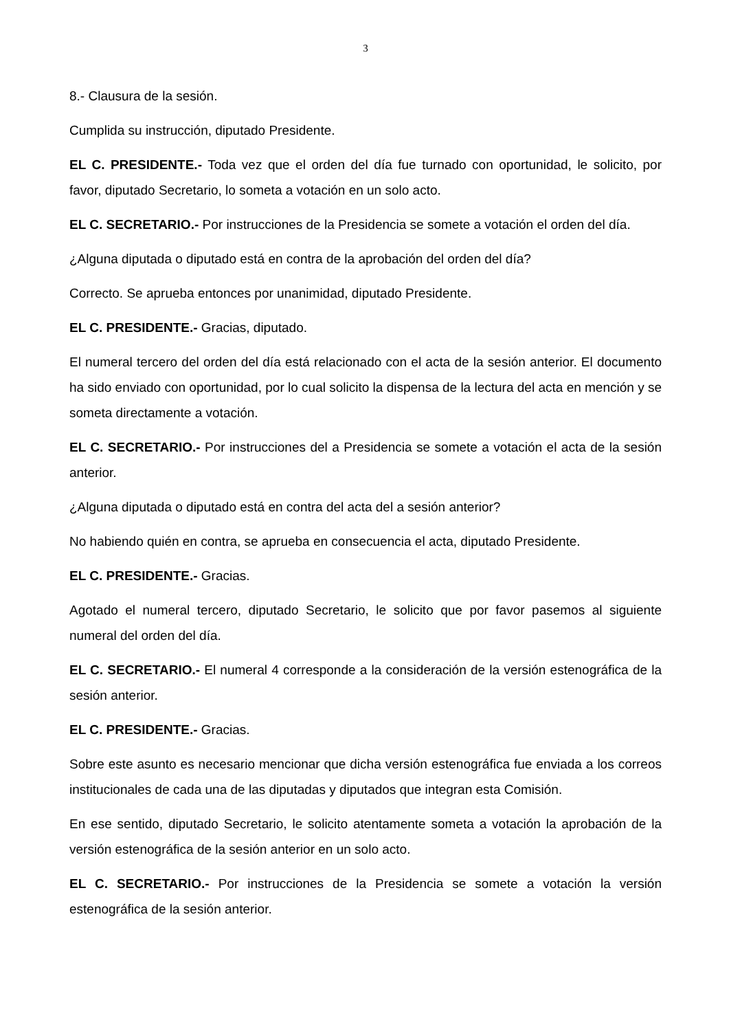3
8.- Clausura de la sesión.
Cumplida su instrucción, diputado Presidente.
EL C. PRESIDENTE.- Toda vez que el orden del día fue turnado con oportunidad, le solicito, por favor, diputado Secretario, lo someta a votación en un solo acto.
EL C. SECRETARIO.- Por instrucciones de la Presidencia se somete a votación el orden del día.
¿Alguna diputada o diputado está en contra de la aprobación del orden del día?
Correcto. Se aprueba entonces por unanimidad, diputado Presidente.
EL C. PRESIDENTE.- Gracias, diputado.
El numeral tercero del orden del día está relacionado con el acta de la sesión anterior. El documento ha sido enviado con oportunidad, por lo cual solicito la dispensa de la lectura del acta en mención y se someta directamente a votación.
EL C. SECRETARIO.- Por instrucciones del a Presidencia se somete a votación el acta de la sesión anterior.
¿Alguna diputada o diputado está en contra del acta del a sesión anterior?
No habiendo quién en contra, se aprueba en consecuencia el acta, diputado Presidente.
EL C. PRESIDENTE.- Gracias.
Agotado el numeral tercero, diputado Secretario, le solicito que por favor pasemos al siguiente numeral del orden del día.
EL C. SECRETARIO.- El numeral 4 corresponde a la consideración de la versión estenográfica de la sesión anterior.
EL C. PRESIDENTE.- Gracias.
Sobre este asunto es necesario mencionar que dicha versión estenográfica fue enviada a los correos institucionales de cada una de las diputadas y diputados que integran esta Comisión.
En ese sentido, diputado Secretario, le solicito atentamente someta a votación la aprobación de la versión estenográfica de la sesión anterior en un solo acto.
EL C. SECRETARIO.- Por instrucciones de la Presidencia se somete a votación la versión estenográfica de la sesión anterior.